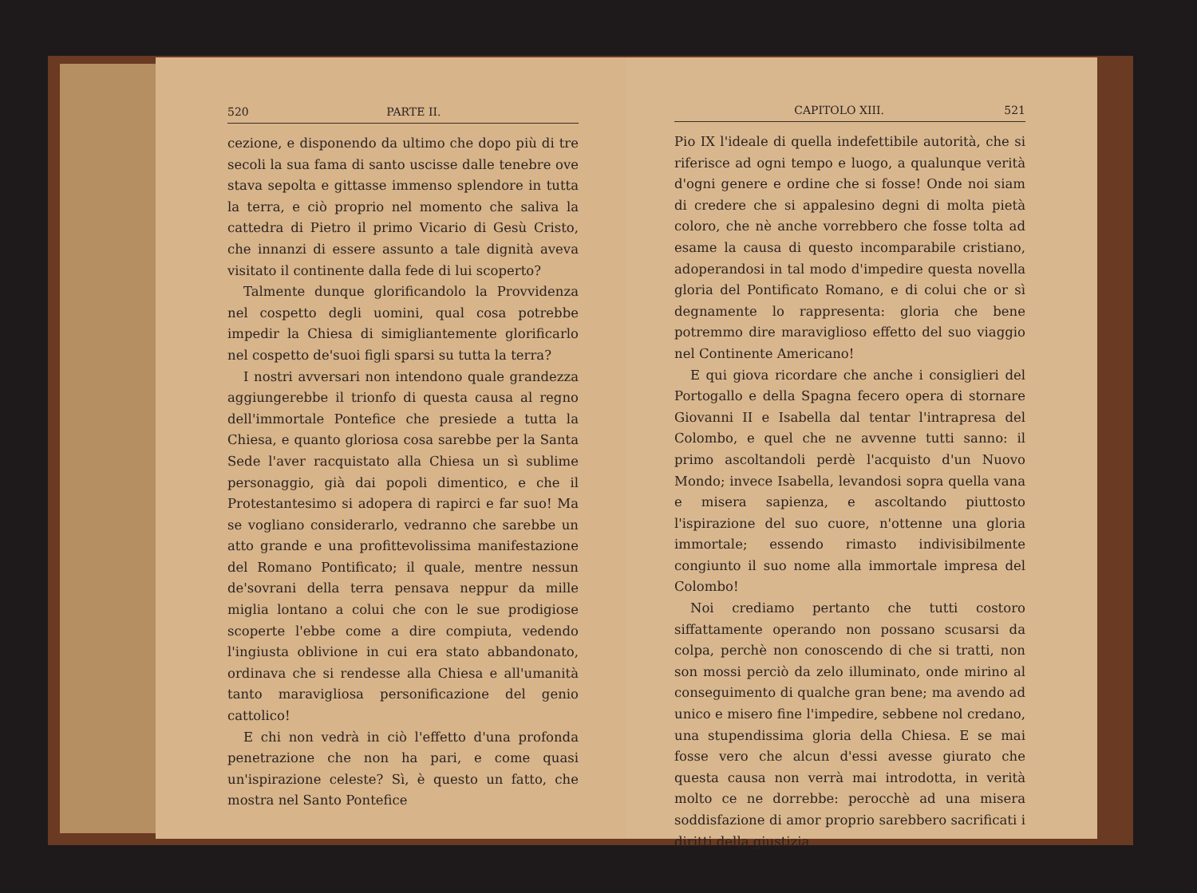520 PARTE II.
cezione, e disponendo da ultimo che dopo più di tre secoli la sua fama di santo uscisse dalle tenebre ove stava sepolta e gittasse immenso splendore in tutta la terra, e ciò proprio nel momento che saliva la cattedra di Pietro il primo Vicario di Gesù Cristo, che innanzi di essere assunto a tale dignità aveva visitato il continente dalla fede di lui scoperto?
Talmente dunque glorificandolo la Provvidenza nel cospetto degli uomini, qual cosa potrebbe impedir la Chiesa di simigliantemente glorificarlo nel cospetto de'suoi figli sparsi su tutta la terra?
I nostri avversari non intendono quale grandezza aggiungerebbe il trionfo di questa causa al regno dell'immortale Pontefice che presiede a tutta la Chiesa, e quanto gloriosa cosa sarebbe per la Santa Sede l'aver racquistato alla Chiesa un sì sublime personaggio, già dai popoli dimentico, e che il Protestantesimo si adopera di rapirci e far suo! Ma se vogliano considerarlo, vedranno che sarebbe un atto grande e una profittevolissima manifestazione del Romano Pontificato; il quale, mentre nessun de'sovrani della terra pensava neppur da mille miglia lontano a colui che con le sue prodigiose scoperte l'ebbe come a dire compiuta, vedendo l'ingiusta oblivione in cui era stato abbandonato, ordinava che si rendesse alla Chiesa e all'umanità tanto maravigliosa personificazione del genio cattolico!
E chi non vedrà in ciò l'effetto d'una profonda penetrazione che non ha pari, e come quasi un'ispirazione celeste? Sì, è questo un fatto, che mostra nel Santo Pontefice
CAPITOLO XIII. 521
Pio IX l'ideale di quella indefettibile autorità, che si riferisce ad ogni tempo e luogo, a qualunque verità d'ogni genere e ordine che si fosse! Onde noi siam di credere che si appalesino degni di molta pietà coloro, che nè anche vorrebbero che fosse tolta ad esame la causa di questo incomparabile cristiano, adoperandosi in tal modo d'impedire questa novella gloria del Pontificato Romano, e di colui che or sì degnamente lo rappresenta: gloria che bene potremmo dire maraviglioso effetto del suo viaggio nel Continente Americano!
E qui giova ricordare che anche i consiglieri del Portogallo e della Spagna fecero opera di stornare Giovanni II e Isabella dal tentar l'intrapresa del Colombo, e quel che ne avvenne tutti sanno: il primo ascoltandoli perdè l'acquisto d'un Nuovo Mondo; invece Isabella, levandosi sopra quella vana e misera sapienza, e ascoltando piuttosto l'ispirazione del suo cuore, n'ottenne una gloria immortale; essendo rimasto indivisibilmente congiunto il suo nome alla immortale impresa del Colombo!
Noi crediamo pertanto che tutti costoro siffattamente operando non possano scusarsi da colpa, perchè non conoscendo di che si tratti, non son mossi perciò da zelo illuminato, onde mirino al conseguimento di qualche gran bene; ma avendo ad unico e misero fine l'impedire, sebbene nol credano, una stupendissima gloria della Chiesa. E se mai fosse vero che alcun d'essi avesse giurato che questa causa non verrà mai introdotta, in verità molto ce ne dorrebbe: perocchè ad una misera soddisfazione di amor proprio sarebbero sacrificati i diritti della giustizia